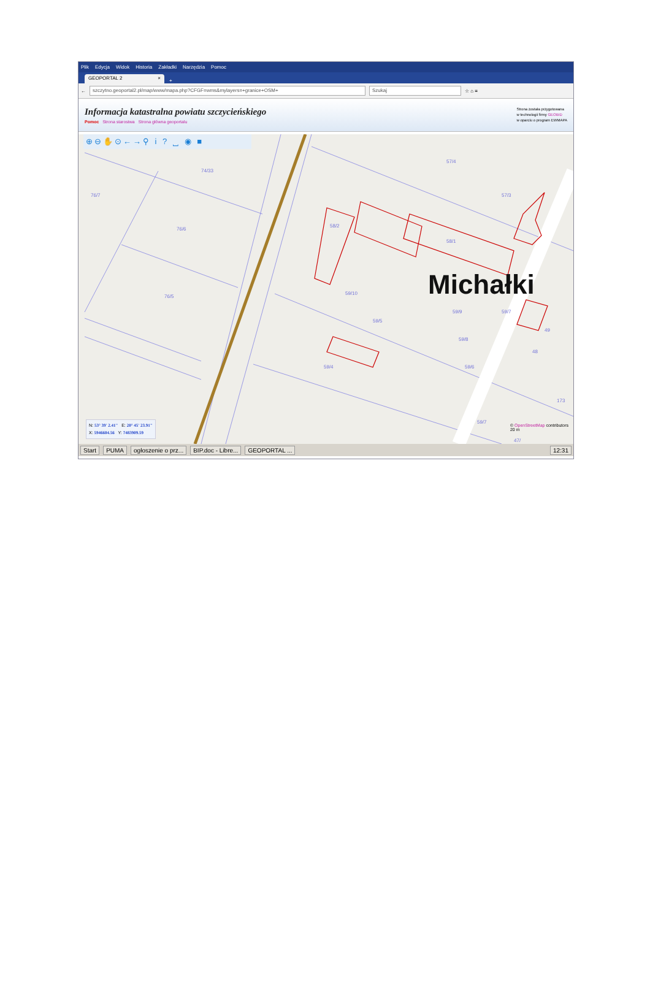Plik Edycja Widok Historia Zakładki Narzędzia Pomoc
GEOPORTAL 2 ×
+
←
szczytno.geoportal2.pl/map/www/mapa.php?CFGF=wms&mylayers=+granice+OSM+ Szukaj
☆ ⌂ ≡
Informacja katastralna powiatu szczycieńskiego
Pomoc Strona starostwa Strona główna geoportalu
Strona została przygotowana
w technologii firmy GEOBID
w oparciu o program EWMAPA
⊕⊖✋⊙←→⚲ i ? ⎵ ◉ ■
74/33
76/7
76/6
76/5
58/2
58/1
57/4
57/3
59/10
59/9
59/5
59/8
59/4 59/6
59/7
49
48
173
59/7
47/
Michałki
N: 53° 39' 2.41" E: 20° 45' 23.91"
X: 5946604.56 Y: 7483909.59
© OpenStreetMap contributors
20 m
Start PUMA ogłoszenie o prz... BIP.doc - Libre... GEOPORTAL ... 12:31